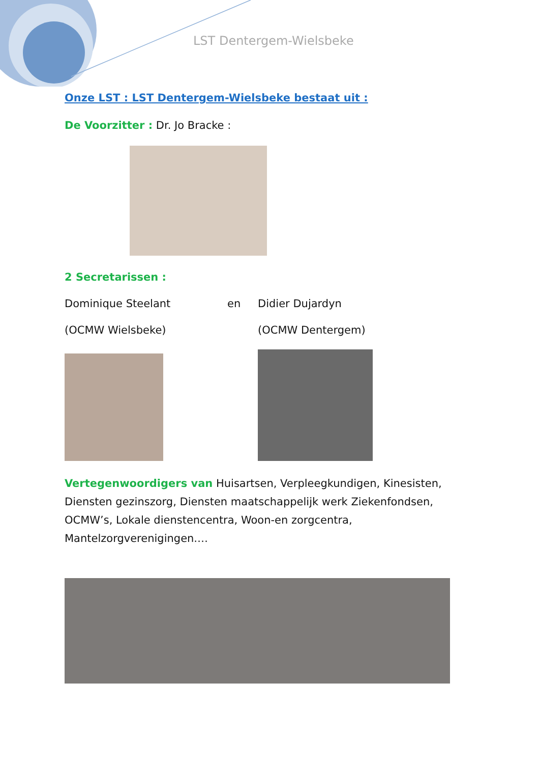LST Dentergem-Wielsbeke
Onze LST : LST Dentergem-Wielsbeke bestaat uit :
De Voorzitter : Dr. Jo Bracke :
2 Secretarissen :
Dominique Steelant en Didier Dujardyn
(OCMW Wielsbeke) (OCMW Dentergem)
Vertegenwoordigers van Huisartsen, Verpleegkundigen, Kinesisten, Diensten gezinszorg, Diensten maatschappelijk werk Ziekenfondsen, OCMW’s, Lokale dienstencentra, Woon-en zorgcentra, Mantelzorgverenigingen.…